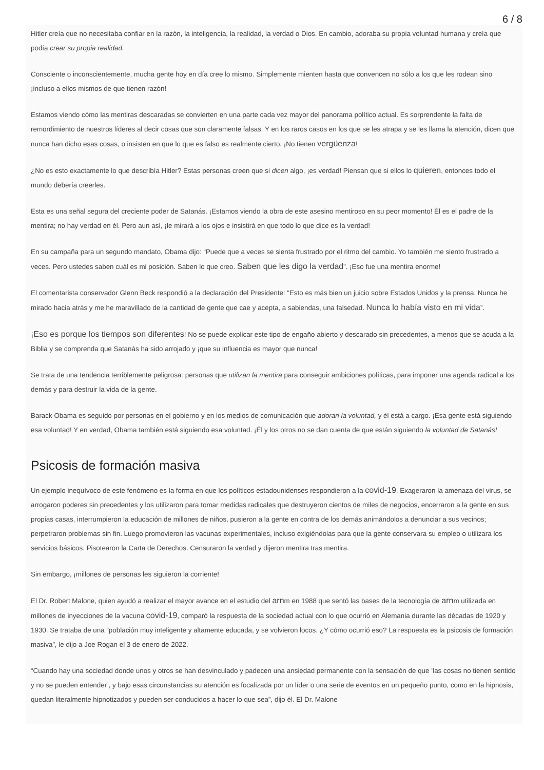6 / 8
Hitler creía que no necesitaba confiar en la razón, la inteligencia, la realidad, la verdad o Dios. En cambio, adoraba su propia voluntad humana y creía que podía crear su propia realidad.
Consciente o inconscientemente, mucha gente hoy en día cree lo mismo. Simplemente mienten hasta que convencen no sólo a los que les rodean sino ¡incluso a ellos mismos de que tienen razón!
Estamos viendo cómo las mentiras descaradas se convierten en una parte cada vez mayor del panorama político actual. Es sorprendente la falta de remordimiento de nuestros líderes al decir cosas que son claramente falsas. Y en los raros casos en los que se les atrapa y se les llama la atención, dicen que nunca han dicho esas cosas, o insisten en que lo que es falso es realmente cierto. ¡No tienen vergüenza!
¿No es esto exactamente lo que describía Hitler? Estas personas creen que si dicen algo, ¡es verdad! Piensan que si ellos lo quieren, entonces todo el mundo debería creerles.
Esta es una señal segura del creciente poder de Satanás. ¡Estamos viendo la obra de este asesino mentiroso en su peor momento! Él es el padre de la mentira; no hay verdad en él. Pero aun así, ¡le mirará a los ojos e insistirá en que todo lo que dice es la verdad!
En su campaña para un segundo mandato, Obama dijo: “Puede que a veces se sienta frustrado por el ritmo del cambio. Yo también me siento frustrado a veces. Pero ustedes saben cuál es mi posición. Saben lo que creo. Saben que les digo la verdad”. ¡Eso fue una mentira enorme!
El comentarista conservador Glenn Beck respondió a la declaración del Presidente: “Esto es más bien un juicio sobre Estados Unidos y la prensa. Nunca he mirado hacia atrás y me he maravillado de la cantidad de gente que cae y acepta, a sabiendas, una falsedad. Nunca lo había visto en mi vida”.
¡Eso es porque los tiempos son diferentes! No se puede explicar este tipo de engaño abierto y descarado sin precedentes, a menos que se acuda a la Biblia y se comprenda que Satanás ha sido arrojado y ¡que su influencia es mayor que nunca!
Se trata de una tendencia terriblemente peligrosa: personas que utilizan la mentira para conseguir ambiciones políticas, para imponer una agenda radical a los demás y para destruir la vida de la gente.
Barack Obama es seguido por personas en el gobierno y en los medios de comunicación que adoran la voluntad, y él está a cargo. ¡Esa gente está siguiendo esa voluntad! Y en verdad, Obama también está siguiendo esa voluntad. ¡Él y los otros no se dan cuenta de que están siguiendo la voluntad de Satanás!
Psicosis de formación masiva
Un ejemplo inequívoco de este fenómeno es la forma en que los políticos estadounidenses respondieron a la covid-19. Exageraron la amenaza del virus, se arrogaron poderes sin precedentes y los utilizaron para tomar medidas radicales que destruyeron cientos de miles de negocios, encerraron a la gente en sus propias casas, interrumpieron la educación de millones de niños, pusieron a la gente en contra de los demás animándolos a denunciar a sus vecinos; perpetraron problemas sin fin. Luego promovieron las vacunas experimentales, incluso exigiéndolas para que la gente conservara su empleo o utilizara los servicios básicos. Pisotearon la Carta de Derechos. Censuraron la verdad y dijeron mentira tras mentira.
Sin embargo, ¡millones de personas les siguieron la corriente!
El Dr. Robert Malone, quien ayudó a realizar el mayor avance en el estudio del arnm en 1988 que sentó las bases de la tecnología de arnm utilizada en millones de inyecciones de la vacuna covid-19, comparó la respuesta de la sociedad actual con lo que ocurrió en Alemania durante las décadas de 1920 y 1930. Se trataba de una “población muy inteligente y altamente educada, y se volvieron locos. ¿Y cómo ocurrió eso? La respuesta es la psicosis de formación masiva”, le dijo a Joe Rogan el 3 de enero de 2022.
“Cuando hay una sociedad donde unos y otros se han desvinculado y padecen una ansiedad permanente con la sensación de que ‘las cosas no tienen sentido y no se pueden entender’, y bajo esas circunstancias su atención es focalizada por un líder o una serie de eventos en un pequeño punto, como en la hipnosis, quedan literalmente hipnotizados y pueden ser conducidos a hacer lo que sea”, dijo él. El Dr. Malone